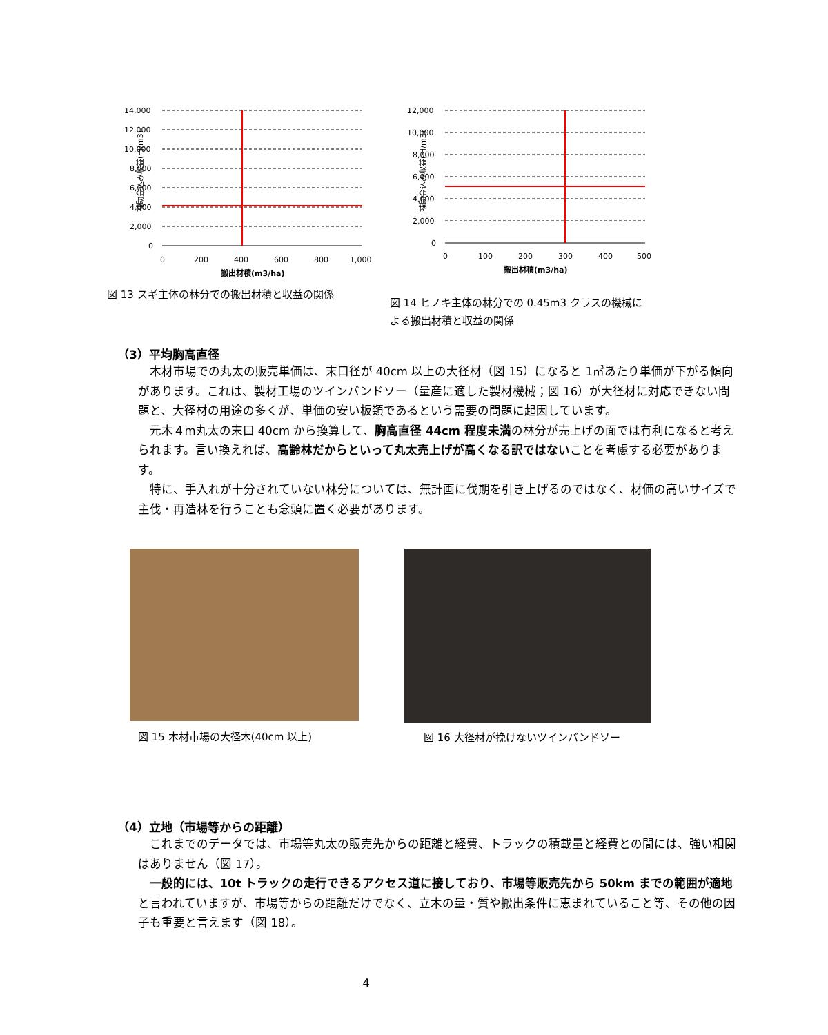補助金込み収益(円/m3)
14,000
12,000
10,000
8,000
6,000
4,000
2,000
0
0
200
400
600
800
1,000
搬出材積(m3/ha)
図 13 スギ主体の林分での搬出材積と収益の関係
補助金込み収益(円/m3)
12,000
10,000
8,000
6,000
4,000
2,000
0
0
100
200
300
400
500
搬出材積(m3/ha)
図 14 ヒノキ主体の林分での 0.45m3 クラスの機械による搬出材積と収益の関係
（3）平均胸高直径
木材市場での丸太の販売単価は、末口径が 40cm 以上の大径材（図 15）になると 1㎥あたり単価が下がる傾向があります。これは、製材工場のツインバンドソー（量産に適した製材機械；図 16）が大径材に対応できない問題と、大径材の用途の多くが、単価の安い板類であるという需要の問題に起因しています。
元木４m丸太の末口 40cm から換算して、胸高直径 44cm 程度未満の林分が売上げの面では有利になると考えられます。言い換えれば、高齢林だからといって丸太売上げが高くなる訳ではないことを考慮する必要があります。
特に、手入れが十分されていない林分については、無計画に伐期を引き上げるのではなく、材価の高いサイズで主伐・再造林を行うことも念頭に置く必要があります。
図 15 木材市場の大径木(40cm 以上) 図 16 大径材が挽けないツインバンドソー
（4）立地（市場等からの距離）
これまでのデータでは、市場等丸太の販売先からの距離と経費、トラックの積載量と経費との間には、強い相関はありません（図 17）。
一般的には、10t トラックの走行できるアクセス道に接しており、市場等販売先から 50km までの範囲が適地と言われていますが、市場等からの距離だけでなく、立木の量・質や搬出条件に恵まれていること等、その他の因子も重要と言えます（図 18）。
4